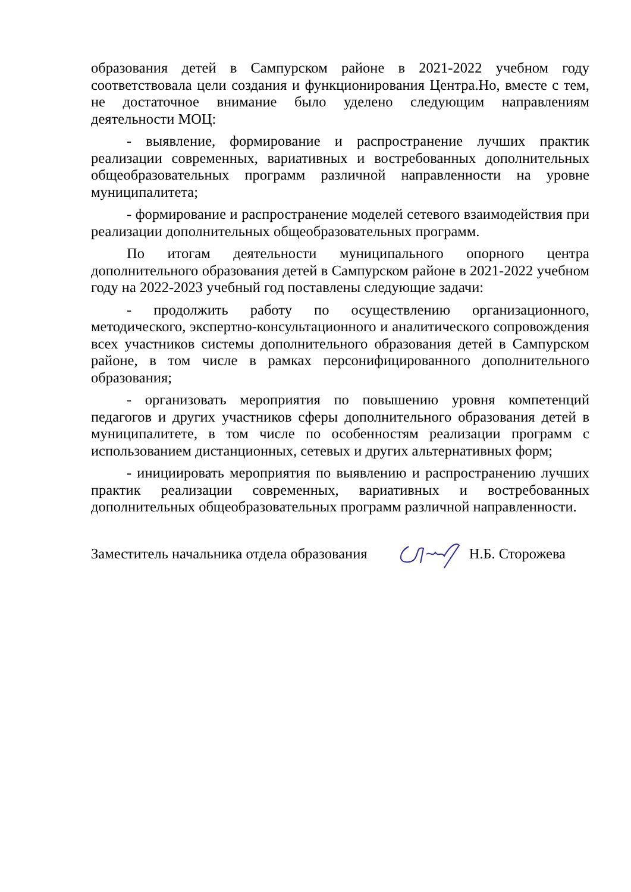образования детей в Сампурском районе в 2021-2022 учебном году соответствовала цели создания и функционирования Центра.Но, вместе с тем, не достаточное внимание было уделено следующим направлениям деятельности МОЦ:
- выявление, формирование и распространение лучших практик реализации современных, вариативных и востребованных дополнительных общеобразовательных программ различной направленности на уровне муниципалитета;
- формирование и распространение моделей сетевого взаимодействия при реализации дополнительных общеобразовательных программ.
По итогам деятельности муниципального опорного центра дополнительного образования детей в Сампурском районе в 2021-2022 учебном году на 2022-2023 учебный год поставлены следующие задачи:
- продолжить работу по осуществлению организационного, методического, экспертно-консультационного и аналитического сопровождения всех участников системы дополнительного образования детей в Сампурском районе, в том числе в рамках персонифицированного дополнительного образования;
- организовать мероприятия по повышению уровня компетенций педагогов и других участников сферы дополнительного образования детей в муниципалитете, в том числе по особенностям реализации программ с использованием дистанционных, сетевых и других альтернативных форм;
- инициировать мероприятия по выявлению и распространению лучших практик реализации современных, вариативных и востребованных дополнительных общеобразовательных программ различной направленности.
Заместитель начальника отдела образования Н.Б. Сторожева